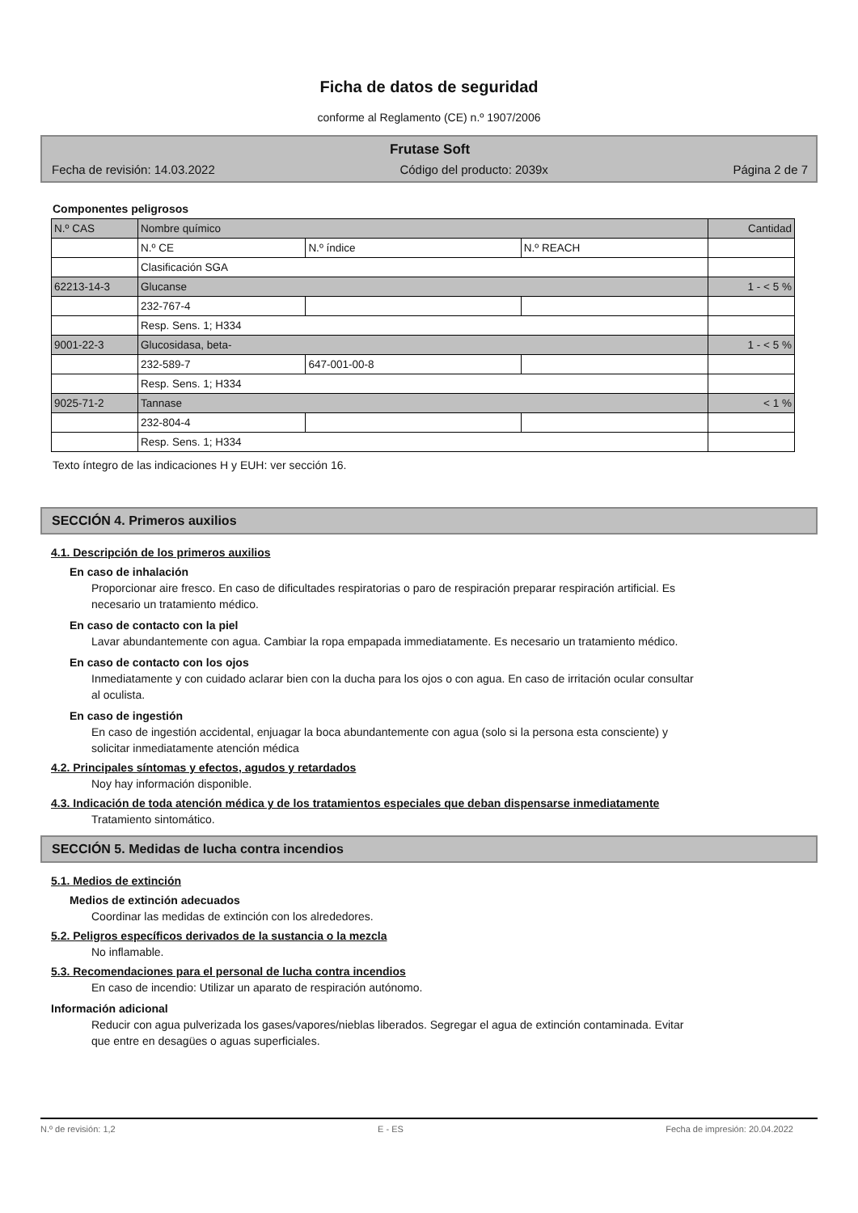Ficha de datos de seguridad
conforme al Reglamento (CE) n.º 1907/2006
Frutase Soft
Fecha de revisión: 14.03.2022 Código del producto: 2039x Página 2 de 7
Componentes peligrosos
| N.º CAS | Nombre químico | | | Cantidad |
| | N.º CE | N.º índice | N.º REACH | |
| | Clasificación SGA | | | |
| 62213-14-3 | Glucanse | | | 1 - < 5 % |
| | 232-767-4 | | | |
| | Resp. Sens. 1; H334 | | | |
| 9001-22-3 | Glucosidasa, beta- | | | 1 - < 5 % |
| | 232-589-7 | 647-001-00-8 | | |
| | Resp. Sens. 1; H334 | | | |
| 9025-71-2 | Tannase | | | < 1 % |
| | 232-804-4 | | | |
| | Resp. Sens. 1; H334 | | | |
Texto íntegro de las indicaciones H y EUH: ver sección 16.
SECCIÓN 4. Primeros auxilios
4.1. Descripción de los primeros auxilios
En caso de inhalación
Proporcionar aire fresco. En caso de dificultades respiratorias o paro de respiración preparar respiración artificial. Es necesario un tratamiento médico.
En caso de contacto con la piel
Lavar abundantemente con agua. Cambiar la ropa empapada immediatamente. Es necesario un tratamiento médico.
En caso de contacto con los ojos
Inmediatamente y con cuidado aclarar bien con la ducha para los ojos o con agua. En caso de irritación ocular consultar al oculista.
En caso de ingestión
En caso de ingestión accidental, enjuagar la boca abundantemente con agua (solo si la persona esta consciente) y solicitar inmediatamente atención médica
4.2. Principales síntomas y efectos, agudos y retardados
Noy hay información disponible.
4.3. Indicación de toda atención médica y de los tratamientos especiales que deban dispensarse inmediatamente
Tratamiento sintomático.
SECCIÓN 5. Medidas de lucha contra incendios
5.1. Medios de extinción
Medios de extinción adecuados
Coordinar las medidas de extinción con los alrededores.
5.2. Peligros específicos derivados de la sustancia o la mezcla
No inflamable.
5.3. Recomendaciones para el personal de lucha contra incendios
En caso de incendio: Utilizar un aparato de respiración autónomo.
Información adicional
Reducir con agua pulverizada los gases/vapores/nieblas liberados. Segregar el agua de extinción contaminada. Evitar que entre en desagües o aguas superficiales.
N.º de revisión: 1,2 E - ES Fecha de impresión: 20.04.2022